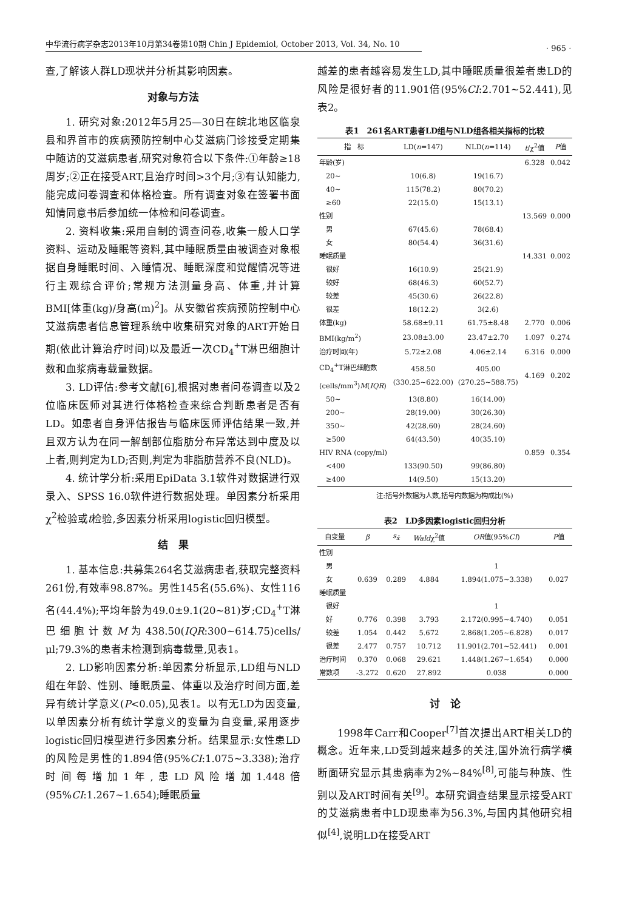中华流行病学杂志2013年10月第34卷第10期 Chin J Epidemiol, October 2013, Vol. 34, No. 10
· 965 ·
查,了解该人群LD现状并分析其影响因素。
对象与方法
1. 研究对象:2012年5月25—30日在皖北地区临泉县和界首市的疾病预防控制中心艾滋病门诊接受定期集中随访的艾滋病患者,研究对象符合以下条件:①年龄≥18周岁;②正在接受ART,且治疗时间>3个月;③有认知能力,能完成问卷调查和体格检查。所有调查对象在签署书面知情同意书后参加统一体检和问卷调查。
2. 资料收集:采用自制的调查问卷,收集一般人口学资料、运动及睡眠等资料,其中睡眠质量由被调查对象根据自身睡眠时间、入睡情况、睡眠深度和觉醒情况等进行主观综合评价;常规方法测量身高、体重,并计算BMI[体重(kg)/身高(m)<sup>2</sup>]。从安徽省疾病预防控制中心艾滋病患者信息管理系统中收集研究对象的ART开始日期(依此计算治疗时间)以及最近一次CD<sub>4</sub><sup>+</sup>T淋巴细胞计数和血浆病毒载量数据。
3. LD评估:参考文献[6],根据对患者问卷调查以及2位临床医师对其进行体格检查来综合判断患者是否有LD。如患者自身评估报告与临床医师评估结果一致,并且双方认为在同一解剖部位脂肪分布异常达到中度及以上者,则判定为LD;否则,判定为非脂肪营养不良(NLD)。
4. 统计学分析:采用EpiData 3.1软件对数据进行双录入、SPSS 16.0软件进行数据处理。单因素分析采用χ<sup>2</sup>检验或t检验,多因素分析采用logistic回归模型。
结　果
1. 基本信息:共募集264名艾滋病患者,获取完整资料261份,有效率98.87%。男性145名(55.6%)、女性116名(44.4%);平均年龄为49.0±9.1(20~81)岁;CD<sub>4</sub><sup>+</sup>T淋巴细胞计数M为438.50(IQR:300~614.75)cells/μl;79.3%的患者未检测到病毒载量,见表1。
2. LD影响因素分析:单因素分析显示,LD组与NLD组在年龄、性别、睡眠质量、体重以及治疗时间方面,差异有统计学意义(P<0.05),见表1。以有无LD为因变量,以单因素分析有统计学意义的变量为自变量,采用逐步logistic回归模型进行多因素分析。结果显示:女性患LD的风险是男性的1.894倍(95%CI:1.075~3.338);治疗时间每增加1年,患LD风险增加1.448倍(95%CI:1.267~1.654);睡眠质量
越差的患者越容易发生LD,其中睡眠质量很差者患LD的风险是很好者的11.901倍(95%CI:2.701~52.441),见表2。
表1 261名ART患者LD组与NLD组各相关指标的比较
| 指 标 | LD( n =147) | NLD( n =114) | t /χ<sup>2</sup>值 | P 值 |
| --- | --- | --- | --- | --- |
| 年龄(岁) | | | 6.328 | 0.042 |
| 20~ | 10(6.8) | 19(16.7) | | |
| 40~ | 115(78.2) | 80(70.2) | | |
| ≥60 | 22(15.0) | 15(13.1) | | |
| 性别 | | | 13.569 | 0.000 |
| 男 | 67(45.6) | 78(68.4) | | |
| 女 | 80(54.4) | 36(31.6) | | |
| 睡眠质量 | | | 14.331 | 0.002 |
| 很好 | 16(10.9) | 25(21.9) | | |
| 较好 | 68(46.3) | 60(52.7) | | |
| 较差 | 45(30.6) | 26(22.8) | | |
| 很差 | 18(12.2) | 3(2.6) | | |
| 体重(kg) | 58.68±9.11 | 61.75±8.48 | 2.770 | 0.006 |
| BMI(kg/m<sup>2</sup>) | 23.08±3.00 | 23.47±2.70 | 1.097 | 0.274 |
| 治疗时间(年) | 5.72±2.08 | 4.06±2.14 | 6.316 | 0.000 |
| CD<sub>4</sub><sup>+</sup>T淋巴细胞数 (cells/mm<sup>3</sup>) M ( IQR ) | 458.50 (330.25~622.00) | 405.00 (270.25~588.75) | 4.169 | 0.202 |
| 50~ | 13(8.80) | 16(14.00) | | |
| 200~ | 28(19.00) | 30(26.30) | | |
| 350~ | 42(28.60) | 28(24.60) | | |
| ≥500 | 64(43.50) | 40(35.10) | | |
| HIV RNA (copy/ml) | | | 0.859 | 0.354 |
| <400 | 133(90.50) | 99(86.80) | | |
| ≥400 | 14(9.50) | 15(13.20) | | |
注:括号外数据为人数,括号内数据为构成比(%)
表2 LD多因素logistic回归分析
| 自变量 | β | s<sub>x̄</sub> | Wald χ<sup>2</sup>值 | OR 值(95% CI ) | P 值 |
| --- | --- | --- | --- | --- | --- |
| 性别 | | | | | |
| 男 | | | | 1 | |
| 女 | 0.639 | 0.289 | 4.884 | 1.894(1.075~3.338) | 0.027 |
| 睡眠质量 | | | | | |
| 很好 | | | | 1 | |
| 好 | 0.776 | 0.398 | 3.793 | 2.172(0.995~4.740) | 0.051 |
| 较差 | 1.054 | 0.442 | 5.672 | 2.868(1.205~6.828) | 0.017 |
| 很差 | 2.477 | 0.757 | 10.712 | 11.901(2.701~52.441) | 0.001 |
| 治疗时间 | 0.370 | 0.068 | 29.621 | 1.448(1.267~1.654) | 0.000 |
| 常数项 | -3.272 | 0.620 | 27.892 | 0.038 | 0.000 |
讨　论
1998年Carr和Cooper<sup>[7]</sup>首次提出ART相关LD的概念。近年来,LD受到越来越多的关注,国外流行病学横断面研究显示其患病率为2%~84%<sup>[8]</sup>,可能与种族、性别以及ART时间有关<sup>[9]</sup>。本研究调查结果显示接受ART的艾滋病患者中LD现患率为56.3%,与国内其他研究相似<sup>[4]</sup>,说明LD在接受ART